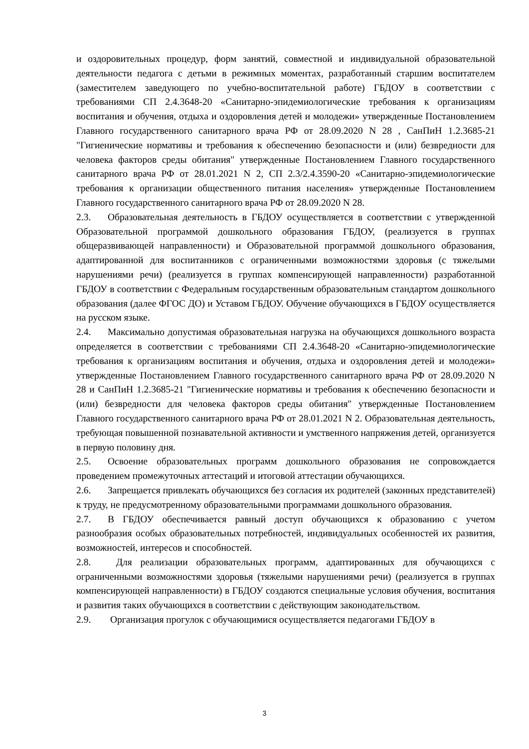и оздоровительных процедур, форм занятий, совместной и индивидуальной образовательной деятельности педагога с детьми в режимных моментах, разработанный старшим воспитателем (заместителем заведующего по учебно-воспитательной работе) ГБДОУ в соответствии с требованиями СП 2.4.3648-20 «Санитарно-эпидемиологические требования к организациям воспитания и обучения, отдыха и оздоровления детей и молодежи» утвержденные Постановлением Главного государственного санитарного врача РФ от 28.09.2020 N 28 , СанПиН 1.2.3685-21 "Гигиенические нормативы и требования к обеспечению безопасности и (или) безвредности для человека факторов среды обитания" утвержденные Постановлением Главного государственного санитарного врача РФ от 28.01.2021 N 2, СП 2.3/2.4.3590-20 «Санитарно-эпидемиологические требования к организации общественного питания населения» утвержденные Постановлением Главного государственного санитарного врача РФ от 28.09.2020 N 28.
2.3. Образовательная деятельность в ГБДОУ осуществляется в соответствии с утвержденной Образовательной программой дошкольного образования ГБДОУ, (реализуется в группах общеразвивающей направленности) и Образовательной программой дошкольного образования, адаптированной для воспитанников с ограниченными возможностями здоровья (с тяжелыми нарушениями речи) (реализуется в группах компенсирующей направленности) разработанной ГБДОУ в соответствии с Федеральным государственным образовательным стандартом дошкольного образования (далее ФГОС ДО) и Уставом ГБДОУ. Обучение обучающихся в ГБДОУ осуществляется на русском языке.
2.4. Максимально допустимая образовательная нагрузка на обучающихся дошкольного возраста определяется в соответствии с требованиями СП 2.4.3648-20 «Санитарно-эпидемиологические требования к организациям воспитания и обучения, отдыха и оздоровления детей и молодежи» утвержденные Постановлением Главного государственного санитарного врача РФ от 28.09.2020 N 28 и СанПиН 1.2.3685-21 "Гигиенические нормативы и требования к обеспечению безопасности и (или) безвредности для человека факторов среды обитания" утвержденные Постановлением Главного государственного санитарного врача РФ от 28.01.2021 N 2. Образовательная деятельность, требующая повышенной познавательной активности и умственного напряжения детей, организуется в первую половину дня.
2.5. Освоение образовательных программ дошкольного образования не сопровождается проведением промежуточных аттестаций и итоговой аттестации обучающихся.
2.6. Запрещается привлекать обучающихся без согласия их родителей (законных представителей) к труду, не предусмотренному образовательными программами дошкольного образования.
2.7. В ГБДОУ обеспечивается равный доступ обучающихся к образованию с учетом разнообразия особых образовательных потребностей, индивидуальных особенностей их развития, возможностей, интересов и способностей.
2.8. Для реализации образовательных программ, адаптированных для обучающихся с ограниченными возможностями здоровья (тяжелыми нарушениями речи) (реализуется в группах компенсирующей направленности) в ГБДОУ создаются специальные условия обучения, воспитания и развития таких обучающихся в соответствии с действующим законодательством.
2.9. Организация прогулок с обучающимися осуществляется педагогами ГБДОУ в
3